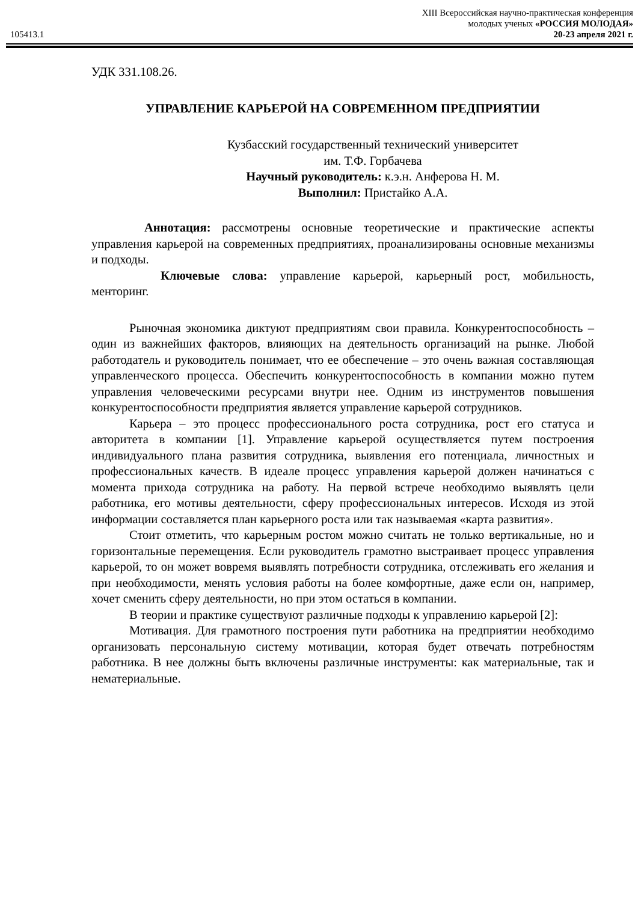105413.1
XIII Всероссийская научно-практическая конференция
молодых ученых «РОССИЯ МОЛОДАЯ»
20-23 апреля 2021 г.
УДК 331.108.26.
УПРАВЛЕНИЕ КАРЬЕРОЙ НА СОВРЕМЕННОМ ПРЕДПРИЯТИИ
Кузбасский государственный технический университет
им. Т.Ф. Горбачева
Научный руководитель: к.э.н. Анферова Н. М.
Выполнил: Пристайко А.А.
Аннотация: рассмотрены основные теоретические и практические аспекты управления карьерой на современных предприятиях, проанализированы основные механизмы и подходы.
Ключевые слова: управление карьерой, карьерный рост, мобильность, менторинг.
Рыночная экономика диктуют предприятиям свои правила. Конкурентоспособность – один из важнейших факторов, влияющих на деятельность организаций на рынке. Любой работодатель и руководитель понимает, что ее обеспечение – это очень важная составляющая управленческого процесса. Обеспечить конкурентоспособность в компании можно путем управления человеческими ресурсами внутри нее. Одним из инструментов повышения конкурентоспособности предприятия является управление карьерой сотрудников.
Карьера – это процесс профессионального роста сотрудника, рост его статуса и авторитета в компании [1]. Управление карьерой осуществляется путем построения индивидуального плана развития сотрудника, выявления его потенциала, личностных и профессиональных качеств. В идеале процесс управления карьерой должен начинаться с момента прихода сотрудника на работу. На первой встрече необходимо выявлять цели работника, его мотивы деятельности, сферу профессиональных интересов. Исходя из этой информации составляется план карьерного роста или так называемая «карта развития».
Стоит отметить, что карьерным ростом можно считать не только вертикальные, но и горизонтальные перемещения. Если руководитель грамотно выстраивает процесс управления карьерой, то он может вовремя выявлять потребности сотрудника, отслеживать его желания и при необходимости, менять условия работы на более комфортные, даже если он, например, хочет сменить сферу деятельности, но при этом остаться в компании.
В теории и практике существуют различные подходы к управлению карьерой [2]:
Мотивация. Для грамотного построения пути работника на предприятии необходимо организовать персональную систему мотивации, которая будет отвечать потребностям работника. В нее должны быть включены различные инструменты: как материальные, так и нематериальные.